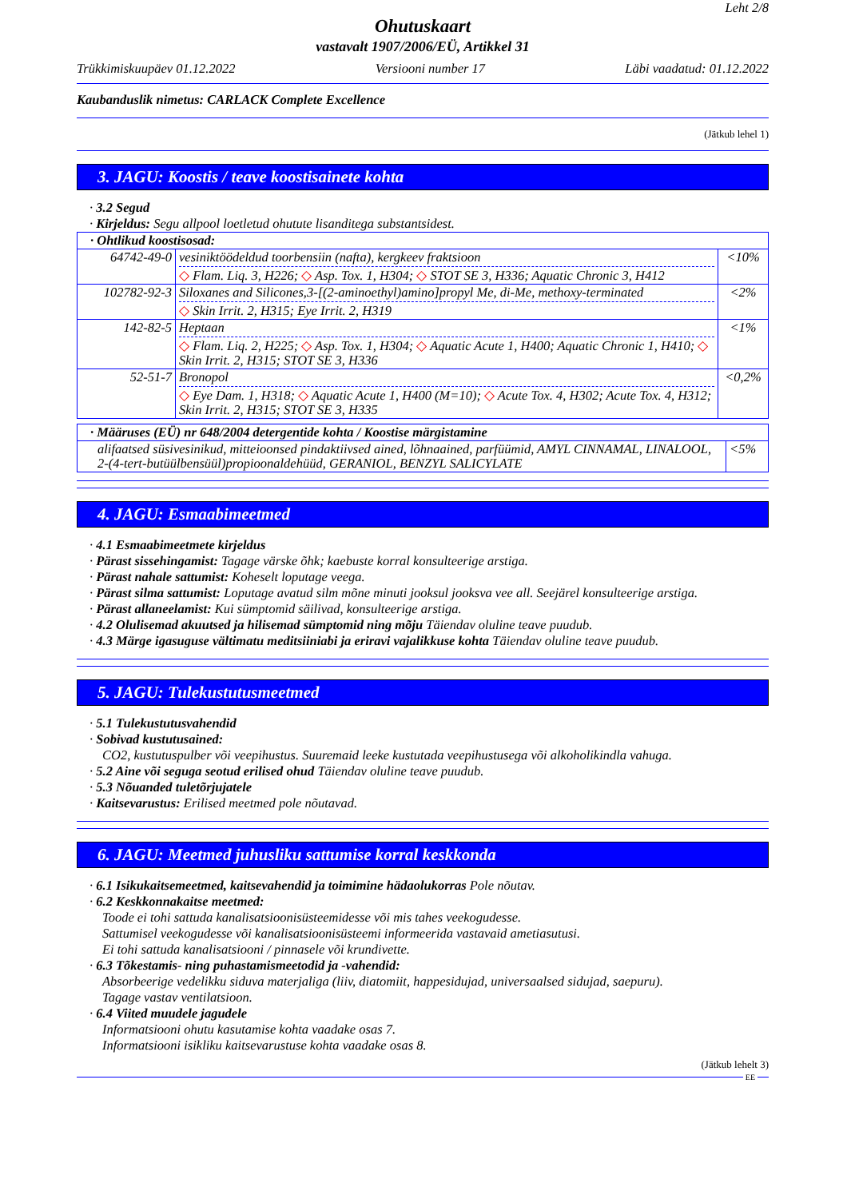Leht 2/8
Ohutuskaart
vastavalt 1907/2006/EÜ, Artikkel 31
Trükkimiskuupäev 01.12.2022 Versiooni number 17 Läbi vaadatud: 01.12.2022
Kaubanduslik nimetus: CARLACK Complete Excellence
(Jätkub lehel 1)
3. JAGU: Koostis / teave koostisainete kohta
· 3.2 Segud
· Kirjeldus: Segu allpool loetletud ohutute lisanditega substantsidest.
| · Ohtlikud koostisosad: | | |
| 64742-49-0 | vesiniktöödeldud toorbensiin (nafta), kergkeev fraktsioon ◇ Flam. Liq. 3, H226; ◇ Asp. Tox. 1, H304; ◇ STOT SE 3, H336; Aquatic Chronic 3, H412 | <10% |
| 102782-92-3 | Siloxanes and Silicones,3-[(2-aminoethyl)amino]propyl Me, di-Me, methoxy-terminated ◇ Skin Irrit. 2, H315; Eye Irrit. 2, H319 | <2% |
| 142-82-5 | Heptaan ◇ Flam. Liq. 2, H225; ◇ Asp. Tox. 1, H304; ◇ Aquatic Acute 1, H400; Aquatic Chronic 1, H410; ◇ Skin Irrit. 2, H315; STOT SE 3, H336 | <1% |
| 52-51-7 | Bronopol ◇ Eye Dam. 1, H318; ◇ Aquatic Acute 1, H400 (M=10); ◇ Acute Tox. 4, H302; Acute Tox. 4, H312; Skin Irrit. 2, H315; STOT SE 3, H335 | <0,2% |
| · Määruses (EÜ) nr 648/2004 detergentide kohta / Koostise märgistamine | |
| alifaatsed süsivesinikud, mitteioonsed pindaktiivsed ained, lõhnaained, parfüümid, AMYL CINNAMAL, LINALOOL, 2-(4-tert-butüülbensüül)propioonaldehüüd, GERANIOL, BENZYL SALICYLATE | <5% |
4. JAGU: Esmaabimeetmed
· 4.1 Esmaabimeetmete kirjeldus
· Pärast sissehingamist: Tagage värske õhk; kaebuste korral konsulteerige arstiga.
· Pärast nahale sattumist: Koheselt loputage veega.
· Pärast silma sattumist: Loputage avatud silm mõne minuti jooksul jooksva vee all. Seejärel konsulteerige arstiga.
· Pärast allaneelamist: Kui sümptomid säilivad, konsulteerige arstiga.
· 4.2 Olulisemad akuutsed ja hilisemad sümptomid ning mõju Täiendav oluline teave puudub.
· 4.3 Märge igasuguse vältimatu meditsiiniabi ja eriravi vajalikkuse kohta Täiendav oluline teave puudub.
5. JAGU: Tulekustutusmeetmed
· 5.1 Tulekustutusvahendid
· Sobivad kustutusained:
CO2, kustutuspulber või veepihustus. Suuremaid leeke kustutada veepihustusega või alkoholikindla vahuga.
· 5.2 Aine või seguga seotud erilised ohud Täiendav oluline teave puudub.
· 5.3 Nõuanded tuletõrjujatele
· Kaitsevarustus: Erilised meetmed pole nõutavad.
6. JAGU: Meetmed juhusliku sattumise korral keskkonda
· 6.1 Isikukaitsemeetmed, kaitsevahendid ja toimimine hädaolukorras Pole nõutav.
· 6.2 Keskkonnakaitse meetmed:
Toode ei tohi sattuda kanalisatsioonisüsteemidesse või mis tahes veekogudesse.
Sattumisel veekogudesse või kanalisatsioonisüsteemi informeerida vastavaid ametiasutusi.
Ei tohi sattuda kanalisatsiooni / pinnasele või krundivette.
· 6.3 Tõkestamis- ning puhastamismeetodid ja -vahendid:
Absorbeerige vedelikku siduva materjaliga (liiv, diatomiit, happesidujad, universaalsed sidujad, saepuru).
Tagage vastav ventilatsioon.
· 6.4 Viited muudele jagudele
Informatsiooni ohutu kasutamise kohta vaadake osas 7.
Informatsiooni isikliku kaitsevarustuse kohta vaadake osas 8.
(Jätkub lehelt 3)
EE